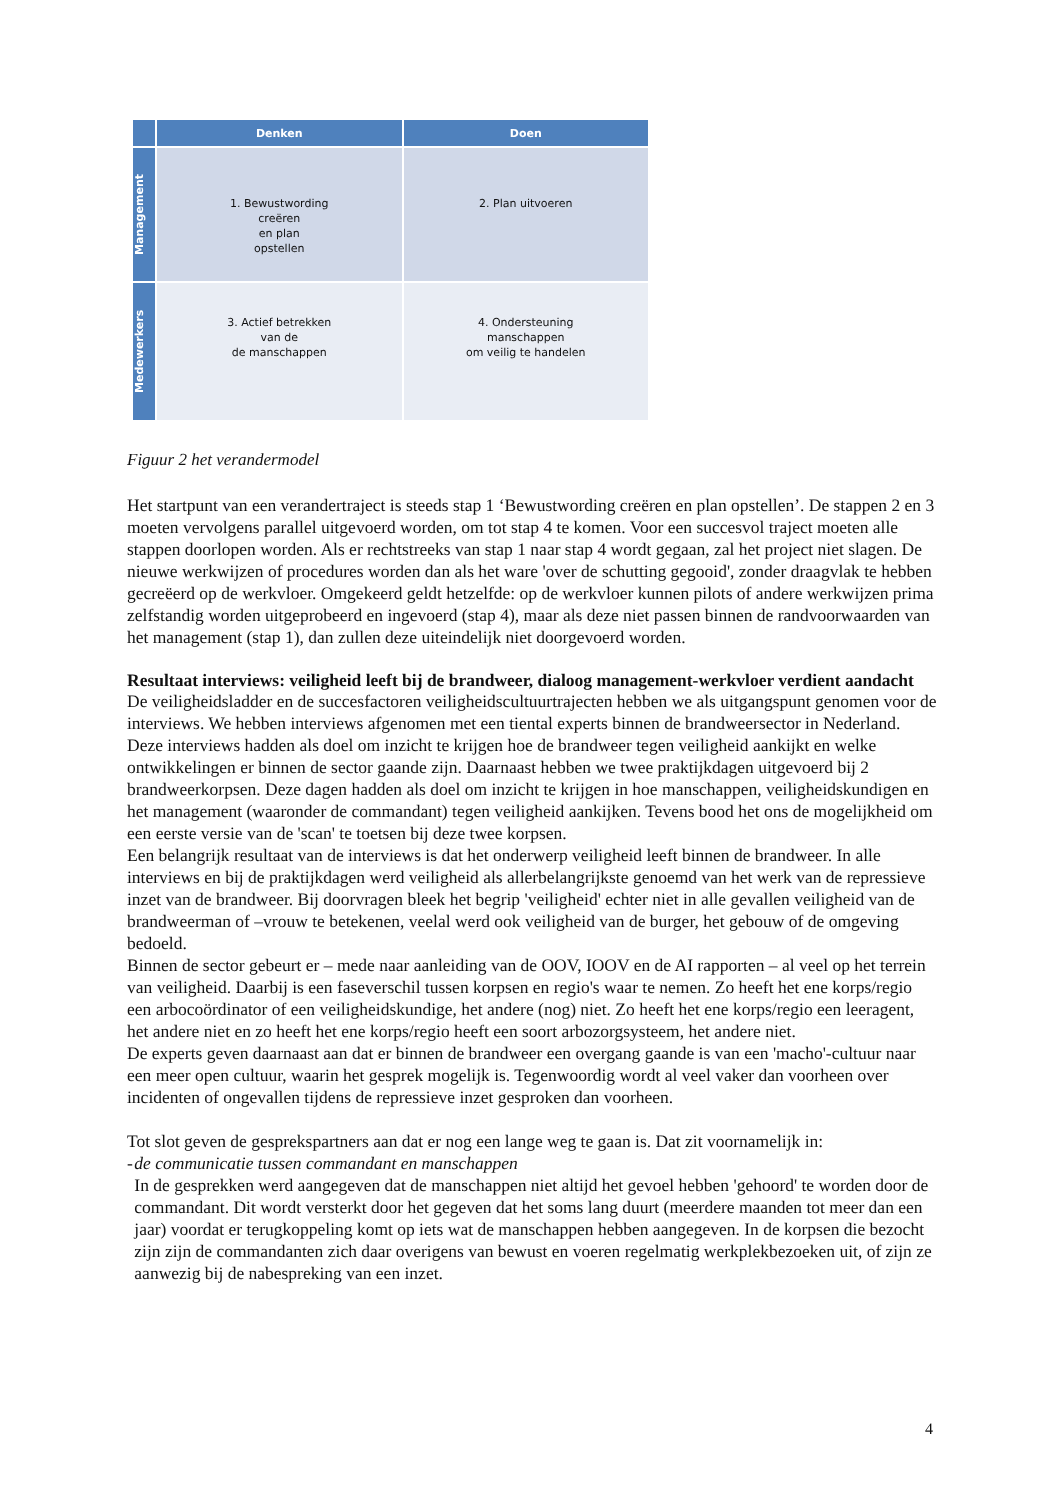Denken
Doen
Management
1. Bewustwording
creëren
en plan
opstellen
2. Plan uitvoeren
Medewerkers
3. Actief betrekken
van de
de manschappen
4. Ondersteuning
manschappen
om veilig te handelen
Figuur 2 het verandermodel
Het startpunt van een verandertraject is steeds stap 1 ‘Bewustwording creëren en plan opstellen’. De stappen 2 en 3 moeten vervolgens parallel uitgevoerd worden, om tot stap 4 te komen. Voor een succesvol traject moeten alle stappen doorlopen worden. Als er rechtstreeks van stap 1 naar stap 4 wordt gegaan, zal het project niet slagen. De nieuwe werkwijzen of procedures worden dan als het ware 'over de schutting gegooid', zonder draagvlak te hebben gecreëerd op de werkvloer. Omgekeerd geldt hetzelfde: op de werkvloer kunnen pilots of andere werkwijzen prima zelfstandig worden uitgeprobeerd en ingevoerd (stap 4), maar als deze niet passen binnen de randvoorwaarden van het management (stap 1), dan zullen deze uiteindelijk niet doorgevoerd worden.
Resultaat interviews: veiligheid leeft bij de brandweer, dialoog management-werkvloer verdient aandacht
De veiligheidsladder en de succesfactoren veiligheidscultuurtrajecten hebben we als uitgangspunt genomen voor de interviews. We hebben interviews afgenomen met een tiental experts binnen de brandweersector in Nederland. Deze interviews hadden als doel om inzicht te krijgen hoe de brandweer tegen veiligheid aankijkt en welke ontwikkelingen er binnen de sector gaande zijn. Daarnaast hebben we twee praktijkdagen uitgevoerd bij 2 brandweerkorpsen. Deze dagen hadden als doel om inzicht te krijgen in hoe manschappen, veiligheidskundigen en het management (waaronder de commandant) tegen veiligheid aankijken. Tevens bood het ons de mogelijkheid om een eerste versie van de 'scan' te toetsen bij deze twee korpsen.
Een belangrijk resultaat van de interviews is dat het onderwerp veiligheid leeft binnen de brandweer. In alle interviews en bij de praktijkdagen werd veiligheid als allerbelangrijkste genoemd van het werk van de repressieve inzet van de brandweer. Bij doorvragen bleek het begrip 'veiligheid' echter niet in alle gevallen veiligheid van de brandweerman of –vrouw te betekenen, veelal werd ook veiligheid van de burger, het gebouw of de omgeving bedoeld.
Binnen de sector gebeurt er – mede naar aanleiding van de OOV, IOOV en de AI rapporten – al veel op het terrein van veiligheid. Daarbij is een faseverschil tussen korpsen en regio's waar te nemen. Zo heeft het ene korps/regio een arbocoördinator of een veiligheidskundige, het andere (nog) niet. Zo heeft het ene korps/regio een leeragent, het andere niet en zo heeft het ene korps/regio heeft een soort arbozorgsysteem, het andere niet.
De experts geven daarnaast aan dat er binnen de brandweer een overgang gaande is van een 'macho'-cultuur naar een meer open cultuur, waarin het gesprek mogelijk is. Tegenwoordig wordt al veel vaker dan voorheen over incidenten of ongevallen tijdens de repressieve inzet gesproken dan voorheen.
Tot slot geven de gesprekspartners aan dat er nog een lange weg te gaan is. Dat zit voornamelijk in:
- de communicatie tussen commandant en manschappen
In de gesprekken werd aangegeven dat de manschappen niet altijd het gevoel hebben 'gehoord' te worden door de commandant. Dit wordt versterkt door het gegeven dat het soms lang duurt (meerdere maanden tot meer dan een jaar) voordat er terugkoppeling komt op iets wat de manschappen hebben aangegeven. In de korpsen die bezocht zijn zijn de commandanten zich daar overigens van bewust en voeren regelmatig werkplekbezoeken uit, of zijn ze aanwezig bij de nabespreking van een inzet.
4